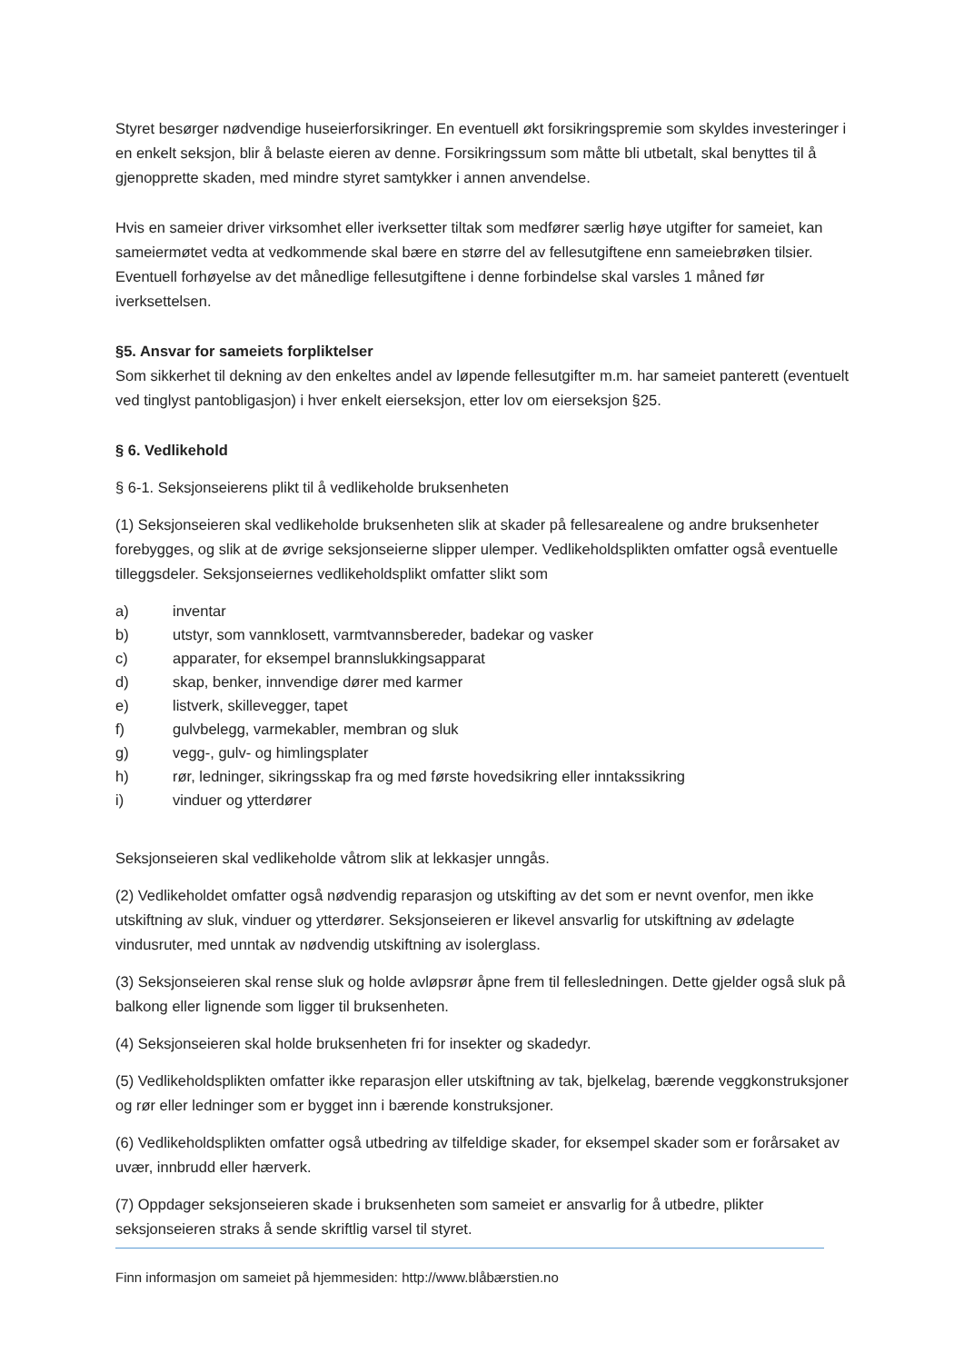Styret besørger nødvendige huseierforsikringer. En eventuell økt forsikringspremie som skyldes investeringer i en enkelt seksjon, blir å belaste eieren av denne. Forsikringssum som måtte bli utbetalt, skal benyttes til å gjenopprette skaden, med mindre styret samtykker i annen anvendelse.
Hvis en sameier driver virksomhet eller iverksetter tiltak som medfører særlig høye utgifter for sameiet, kan sameiermøtet vedta at vedkommende skal bære en større del av fellesutgiftene enn sameiebrøken tilsier. Eventuell forhøyelse av det månedlige fellesutgiftene i denne forbindelse skal varsles 1 måned før iverksettelsen.
§5. Ansvar for sameiets forpliktelser
Som sikkerhet til dekning av den enkeltes andel av løpende fellesutgifter m.m. har sameiet panterett (eventuelt ved tinglyst pantobligasjon) i hver enkelt eierseksjon, etter lov om eierseksjon §25.
§ 6. Vedlikehold
§ 6-1. Seksjonseierens plikt til å vedlikeholde bruksenheten
(1) Seksjonseieren skal vedlikeholde bruksenheten slik at skader på fellesarealene og andre bruksenheter forebygges, og slik at de øvrige seksjonseierne slipper ulemper. Vedlikeholdsplikten omfatter også eventuelle tilleggsdeler. Seksjonseiernes vedlikeholdsplikt omfatter slikt som
a) inventar
b) utstyr, som vannklosett, varmtvannsbereder, badekar og vasker
c) apparater, for eksempel brannslukkingsapparat
d) skap, benker, innvendige dører med karmer
e) listverk, skillevegger, tapet
f) gulvbelegg, varmekabler, membran og sluk
g) vegg-, gulv- og himlingsplater
h) rør, ledninger, sikringsskap fra og med første hovedsikring eller inntakssikring
i) vinduer og ytterdører
Seksjonseieren skal vedlikeholde våtrom slik at lekkasjer unngås.
(2) Vedlikeholdet omfatter også nødvendig reparasjon og utskifting av det som er nevnt ovenfor, men ikke utskiftning av sluk, vinduer og ytterdører. Seksjonseieren er likevel ansvarlig for utskiftning av ødelagte vindusruter, med unntak av nødvendig utskiftning av isolerglass.
(3) Seksjonseieren skal rense sluk og holde avløpsrør åpne frem til fellesledningen. Dette gjelder også sluk på balkong eller lignende som ligger til bruksenheten.
(4) Seksjonseieren skal holde bruksenheten fri for insekter og skadedyr.
(5) Vedlikeholdsplikten omfatter ikke reparasjon eller utskiftning av tak, bjelkelag, bærende veggkonstruksjoner og rør eller ledninger som er bygget inn i bærende konstruksjoner.
(6) Vedlikeholdsplikten omfatter også utbedring av tilfeldige skader, for eksempel skader som er forårsaket av uvær, innbrudd eller hærverk.
(7) Oppdager seksjonseieren skade i bruksenheten som sameiet er ansvarlig for å utbedre, plikter seksjonseieren straks å sende skriftlig varsel til styret.
Finn informasjon om sameiet på hjemmesiden: http://www.blåbærstien.no